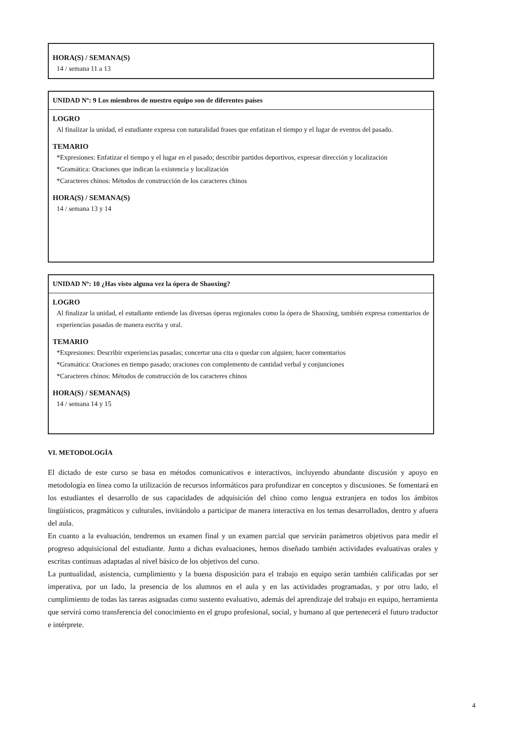HORA(S) / SEMANA(S)
14 / semana 11 a 13
UNIDAD Nº: 9 Los miembros de nuestro equipo son de diferentes países
LOGRO
Al finalizar la unidad, el estudiante expresa con naturalidad frases que enfatizan el tiempo y el lugar de eventos del pasado.
TEMARIO
*Expresiones: Enfatizar el tiempo y el lugar en el pasado; describir partidos deportivos, expresar dirección y localización
*Gramática: Oraciones que indican la existencia y localización
*Caracteres chinos: Métodos de construcción de los caracteres chinos
HORA(S) / SEMANA(S)
14 / semana 13 y 14
UNIDAD Nº: 10 ¿Has visto alguna vez la ópera de Shaoxing?
LOGRO
Al finalizar la unidad, el estudiante entiende las diversas óperas regionales como la ópera de Shaoxing, también expresa comentarios de experiencias pasadas de manera escrita y oral.
TEMARIO
*Expresiones: Describir experiencias pasadas; concertar una cita o quedar con alguien; hacer comentarios
*Gramática: Oraciones en tiempo pasado; oraciones con complemento de cantidad verbal y conjunciones
*Caracteres chinos: Métodos de construcción de los caracteres chinos
HORA(S) / SEMANA(S)
14 / semana 14 y 15
VI. METODOLOGÍA
El dictado de este curso se basa en métodos comunicativos e interactivos, incluyendo abundante discusión y apoyo en metodología en línea como la utilización de recursos informáticos para profundizar en conceptos y discusiones. Se fomentará en los estudiantes el desarrollo de sus capacidades de adquisición del chino como lengua extranjera en todos los ámbitos lingüísticos, pragmáticos y culturales, invitándolo a participar de manera interactiva en los temas desarrollados, dentro y afuera del aula.
En cuanto a la evaluación, tendremos un examen final y un examen parcial que servirán parámetros objetivos para medir el progreso adquisicional del estudiante. Junto a dichas evaluaciones, hemos diseñado también actividades evaluativas orales y escritas continuas adaptadas al nivel básico de los objetivos del curso.
La puntualidad, asistencia, cumplimiento y la buena disposición para el trabajo en equipo serán también calificadas por ser imperativa, por un lado, la presencia de los alumnos en el aula y en las actividades programadas, y por otro lado, el cumplimiento de todas las tareas asignadas como sustento evaluativo, además del aprendizaje del trabajo en equipo, herramienta que servirá como transferencia del conocimiento en el grupo profesional, social, y humano al que pertenecerá el futuro traductor e intérprete.
4